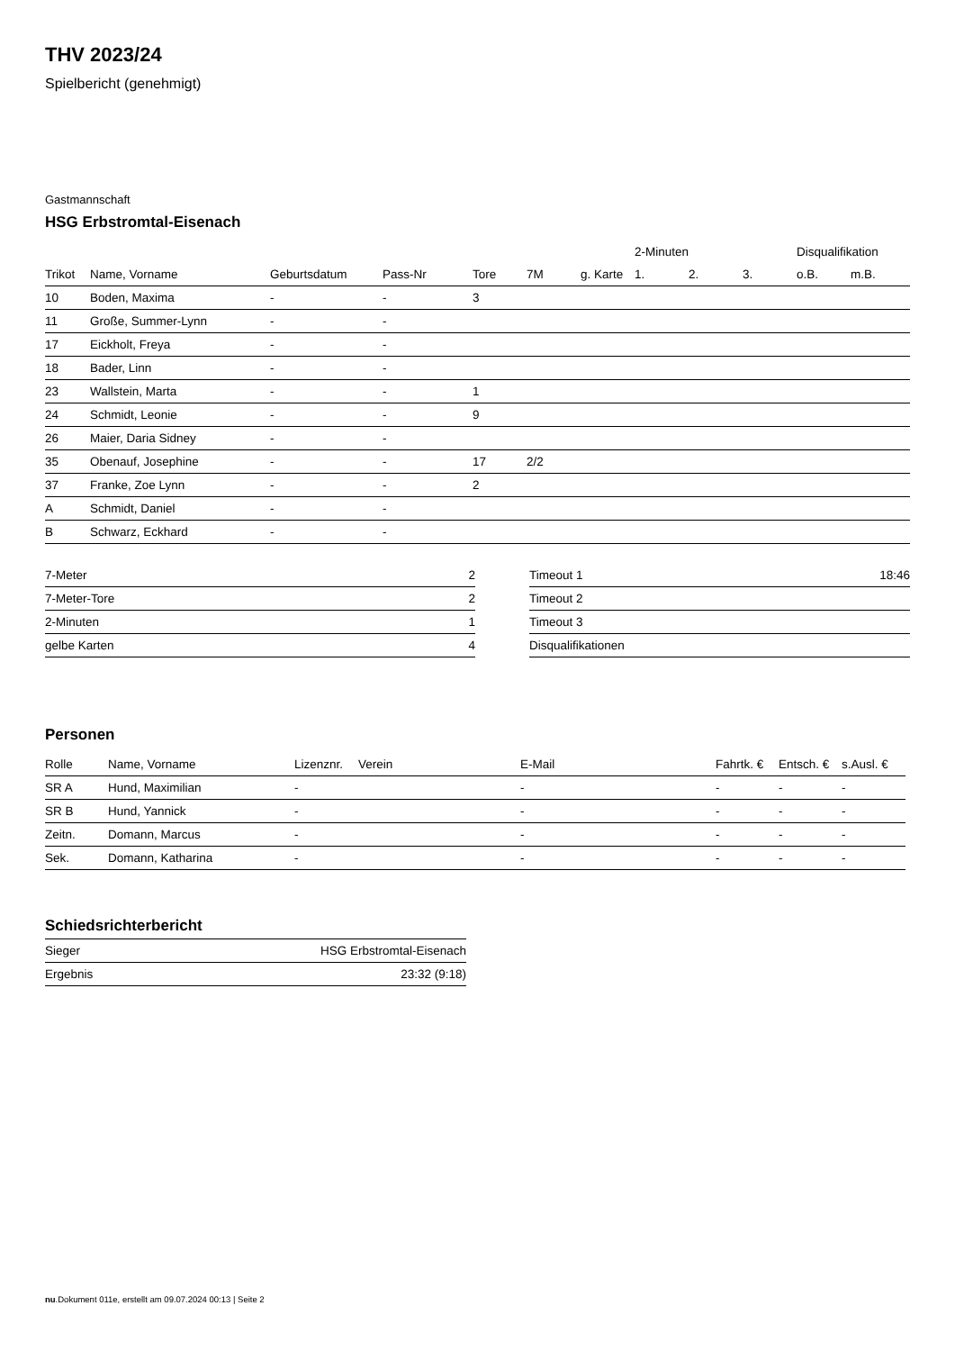THV 2023/24
Spielbericht (genehmigt)
Gastmannschaft
HSG Erbstromtal-Eisenach
| | | | | | | | 2-Minuten | | | Disqualifikation | |
| --- | --- | --- | --- | --- | --- | --- | --- | --- | --- | --- | --- |
| Trikot | Name, Vorname | Geburtsdatum | Pass-Nr | Tore | 7M | g. Karte | 1. | 2. | 3. | o.B. | m.B. |
| 10 | Boden, Maxima | - | - | 3 | | | | | | | |
| 11 | Große, Summer-Lynn | - | - | | | | | | | | |
| 17 | Eickholt, Freya | - | - | | | | | | | | |
| 18 | Bader, Linn | - | - | | | | | | | | |
| 23 | Wallstein, Marta | - | - | 1 | | | | | | | |
| 24 | Schmidt, Leonie | - | - | 9 | | | | | | | |
| 26 | Maier, Daria Sidney | - | - | | | | | | | | |
| 35 | Obenauf, Josephine | - | - | 17 | 2/2 | | | | | | |
| 37 | Franke, Zoe Lynn | - | - | 2 | | | | | | | |
| A | Schmidt, Daniel | - | - | | | | | | | | |
| B | Schwarz, Eckhard | - | - | | | | | | | | |
| 7-Meter | 2 |
| 7-Meter-Tore | 2 |
| 2-Minuten | 1 |
| gelbe Karten | 4 |
| Timeout 1 | 18:46 |
| Timeout 2 | |
| Timeout 3 | |
| Disqualifikationen | |
Personen
| Rolle | Name, Vorname | Lizenznr. | Verein | E-Mail | Fahrtk. € | Entsch. € | s.Ausl. € |
| --- | --- | --- | --- | --- | --- | --- | --- |
| SR A | Hund, Maximilian | - | | - | - | - | - |
| SR B | Hund, Yannick | - | | - | - | - | - |
| Zeitn. | Domann, Marcus | - | | - | - | - | - |
| Sek. | Domann, Katharina | - | | - | - | - | - |
Schiedsrichterbericht
| Sieger | HSG Erbstromtal-Eisenach |
| Ergebnis | 23:32 (9:18) |
nu.Dokument 011e, erstellt am 09.07.2024 00:13 | Seite 2